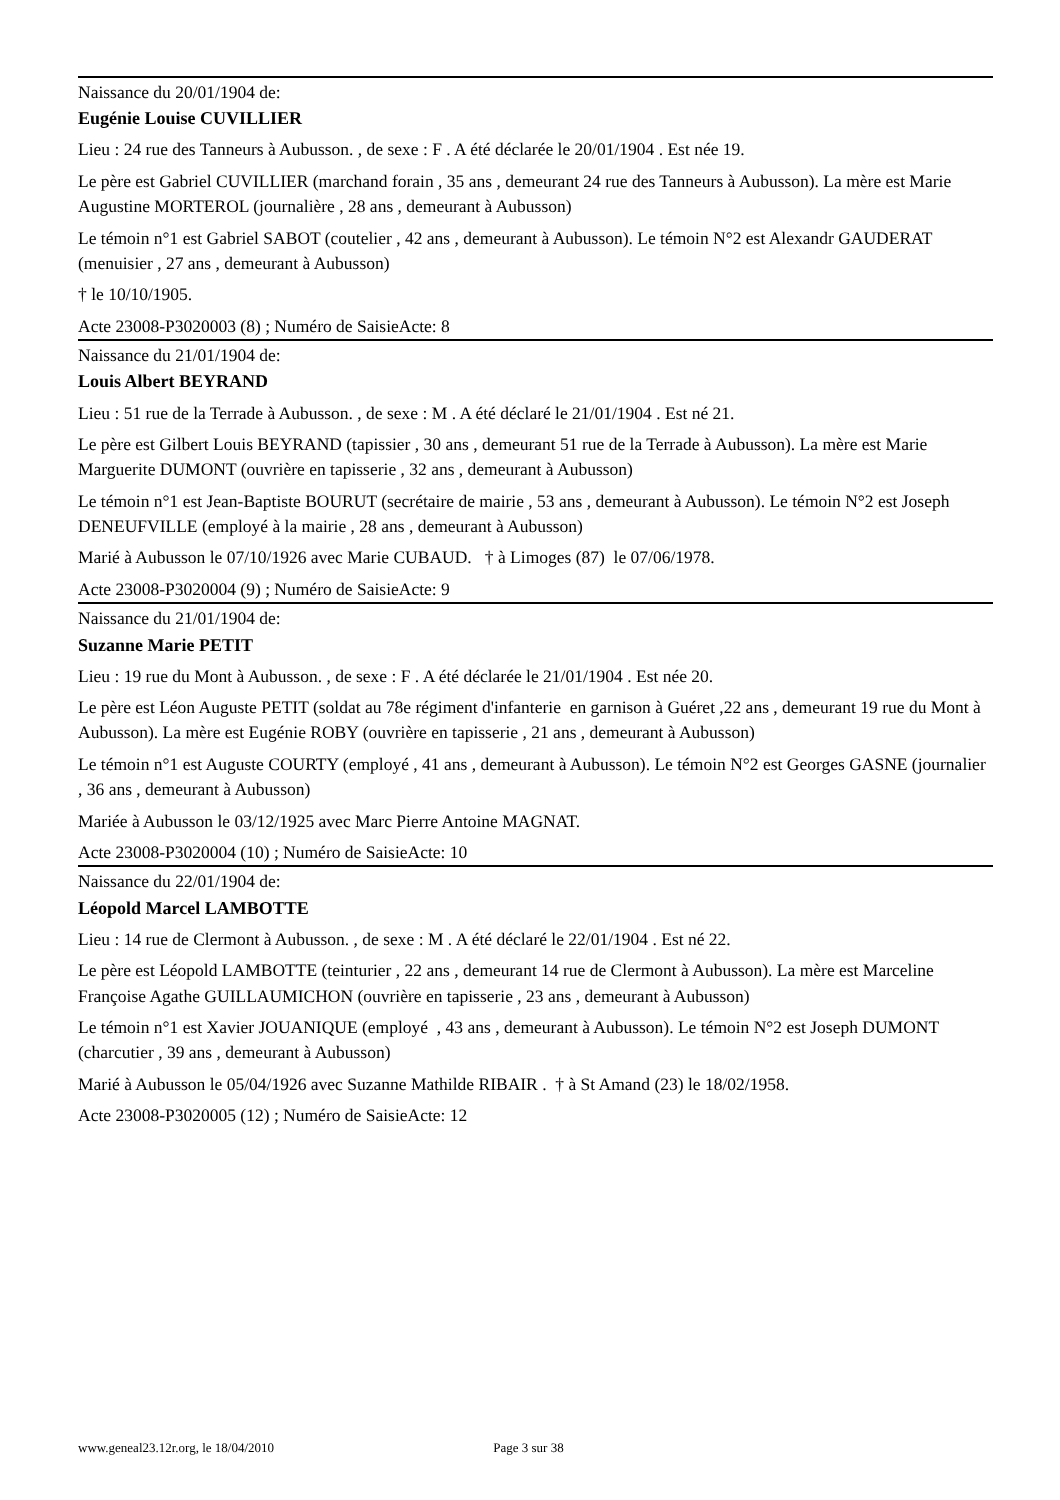Naissance du 20/01/1904 de:
Eugénie Louise CUVILLIER
Lieu : 24 rue des Tanneurs à Aubusson. , de sexe : F . A été déclarée le 20/01/1904 . Est née 19.
Le père est Gabriel CUVILLIER (marchand forain , 35 ans , demeurant 24 rue des Tanneurs à Aubusson). La mère est Marie Augustine MORTEROL (journalière , 28 ans , demeurant à Aubusson)
Le témoin n°1 est Gabriel SABOT (coutelier , 42 ans , demeurant à Aubusson). Le témoin N°2 est Alexandr GAUDERAT (menuisier , 27 ans , demeurant à Aubusson)
† le 10/10/1905.
Acte 23008-P3020003 (8) ; Numéro de SaisieActe: 8
Naissance du 21/01/1904 de:
Louis Albert BEYRAND
Lieu : 51 rue de la Terrade à Aubusson. , de sexe : M . A été déclaré le 21/01/1904 . Est né 21.
Le père est Gilbert Louis BEYRAND (tapissier , 30 ans , demeurant 51 rue de la Terrade à Aubusson). La mère est Marie Marguerite DUMONT (ouvrière en tapisserie , 32 ans , demeurant à Aubusson)
Le témoin n°1 est Jean-Baptiste BOURUT (secrétaire de mairie , 53 ans , demeurant à Aubusson). Le témoin N°2 est Joseph DENEUFVILLE (employé à la mairie , 28 ans , demeurant à Aubusson)
Marié à Aubusson le 07/10/1926 avec Marie CUBAUD. † à Limoges (87) le 07/06/1978.
Acte 23008-P3020004 (9) ; Numéro de SaisieActe: 9
Naissance du 21/01/1904 de:
Suzanne Marie PETIT
Lieu : 19 rue du Mont à Aubusson. , de sexe : F . A été déclarée le 21/01/1904 . Est née 20.
Le père est Léon Auguste PETIT (soldat au 78e régiment d'infanterie en garnison à Guéret ,22 ans , demeurant 19 rue du Mont à Aubusson). La mère est Eugénie ROBY (ouvrière en tapisserie , 21 ans , demeurant à Aubusson)
Le témoin n°1 est Auguste COURTY (employé , 41 ans , demeurant à Aubusson). Le témoin N°2 est Georges GASNE (journalier , 36 ans , demeurant à Aubusson)
Mariée à Aubusson le 03/12/1925 avec Marc Pierre Antoine MAGNAT.
Acte 23008-P3020004 (10) ; Numéro de SaisieActe: 10
Naissance du 22/01/1904 de:
Léopold Marcel LAMBOTTE
Lieu : 14 rue de Clermont à Aubusson. , de sexe : M . A été déclaré le 22/01/1904 . Est né 22.
Le père est Léopold LAMBOTTE (teinturier , 22 ans , demeurant 14 rue de Clermont à Aubusson). La mère est Marceline Françoise Agathe GUILLAUMICHON (ouvrière en tapisserie , 23 ans , demeurant à Aubusson)
Le témoin n°1 est Xavier JOUANIQUE (employé , 43 ans , demeurant à Aubusson). Le témoin N°2 est Joseph DUMONT (charcutier , 39 ans , demeurant à Aubusson)
Marié à Aubusson le 05/04/1926 avec Suzanne Mathilde RIBAIR . † à St Amand (23) le 18/02/1958.
Acte 23008-P3020005 (12) ; Numéro de SaisieActe: 12
www.geneal23.12r.org, le 18/04/2010 Page 3 sur 38